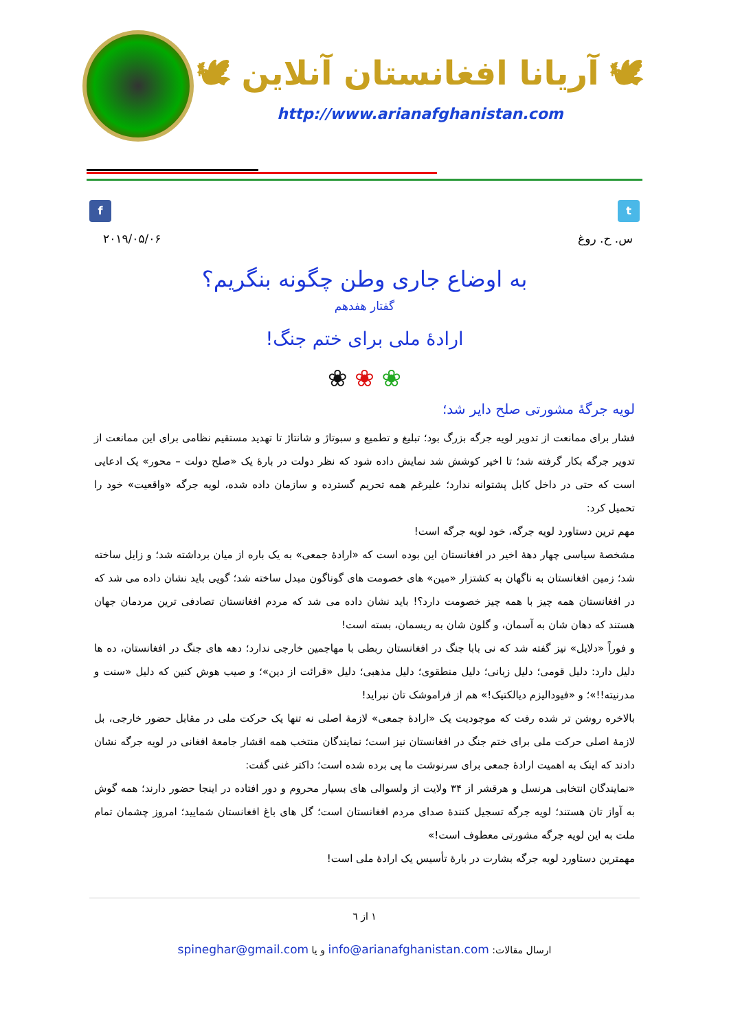🕊 آریانا افغانستان آنلاین 🕊
http://www.arianafghanistan.com
f t
س. ح. روغ ۲۰۱۹/۰۵/۰۶
به اوضاع جاری وطن چگونه بنگریم؟
گفتار هفدهم
ارادهٔ ملی برای ختم جنگ!
❀ ❀ ❀
لویه جرگهٔ مشورتی صلح دایر شد؛
فشار برای ممانعت از تدویر لویه جرگه بزرگ بود؛ تبلیغ و تطمیع و سبوتاژ و شانتاژ تا تهدید مستقیم نظامی برای این ممانعت از تدویر جرگه بکار گرفته شد؛ تا اخیر کوشش شد نمایش داده شود که نظر دولت در بارهٔ یک «صلح دولت – محور» یک ادعایی است که حتی در داخل کابل پشتوانه ندارد؛ علیرغم همه تحریم گسترده و سازمان داده شده، لویه جرگه «واقعیت» خود را تحمیل کرد:
مهم ترین دستاورد لویه جرگه، خود لویه جرگه است!
مشخصهٔ سیاسی چهار دههٔ اخیر در افغانستان این بوده است که «ارادهٔ جمعی» به یک باره از میان برداشته شد؛ و زایل ساخته شد؛ زمین افغانستان به ناگهان به کشتزار «مین» های خصومت های گوناگون مبدل ساخته شد؛ گویی باید نشان داده می شد که در افغانستان همه چیز با همه چیز خصومت دارد؟! باید نشان داده می شد که مردم افغانستان تصادفی ترین مردمان جهان هستند که دهان شان به آسمان، و گلون شان به ریسمان، بسته است!
و فوراً «دلایل» نیز گفته شد که نی بابا جنگ در افغانستان ربطی با مهاجمین خارجی ندارد؛ دهه های جنگ در افغانستان، ده ها دلیل دارد: دلیل قومی؛ دلیل زبانی؛ دلیل منطقوی؛ دلیل مذهبی؛ دلیل «قرائت از دین»؛ و صیب هوش کنین که دلیل «سنت و مدرنیته!!»؛ و «فیودالیزم دیالکتیک!» هم از فراموشک تان نبراید!
بالاخره روشن تر شده رفت که موجودیت یک «ارادهٔ جمعی» لازمهٔ اصلی نه تنها یک حرکت ملی در مقابل حضور خارجی، بل لازمهٔ اصلی حرکت ملی برای ختم جنگ در افغانستان نیز است؛ نمایندگان منتخب همه اقشار جامعهٔ افغانی در لویه جرگه نشان دادند که اینک به اهمیت ارادهٔ جمعی برای سرنوشت ما پی برده شده است؛ داکتر غنی گفت:
«نمایندگان انتخابی هرنسل و هرقشر از ۳۴ ولایت از ولسوالی های بسیار محروم و دور افتاده در اینجا حضور دارند؛ همه گوش به آواز تان هستند؛ لویه جرگه تسجیل کنندهٔ صدای مردم افغانستان است؛ گل های باغ افغانستان شمایید؛ امروز چشمان تمام ملت به این لویه جرگه مشورتی معطوف است!»
مهمترین دستاورد لویه جرگه بشارت در بارهٔ تأسیس یک ارادهٔ ملی است!
۱ از ٦
ارسال مقالات: info@arianafghanistan.com و یا spineghar@gmail.com